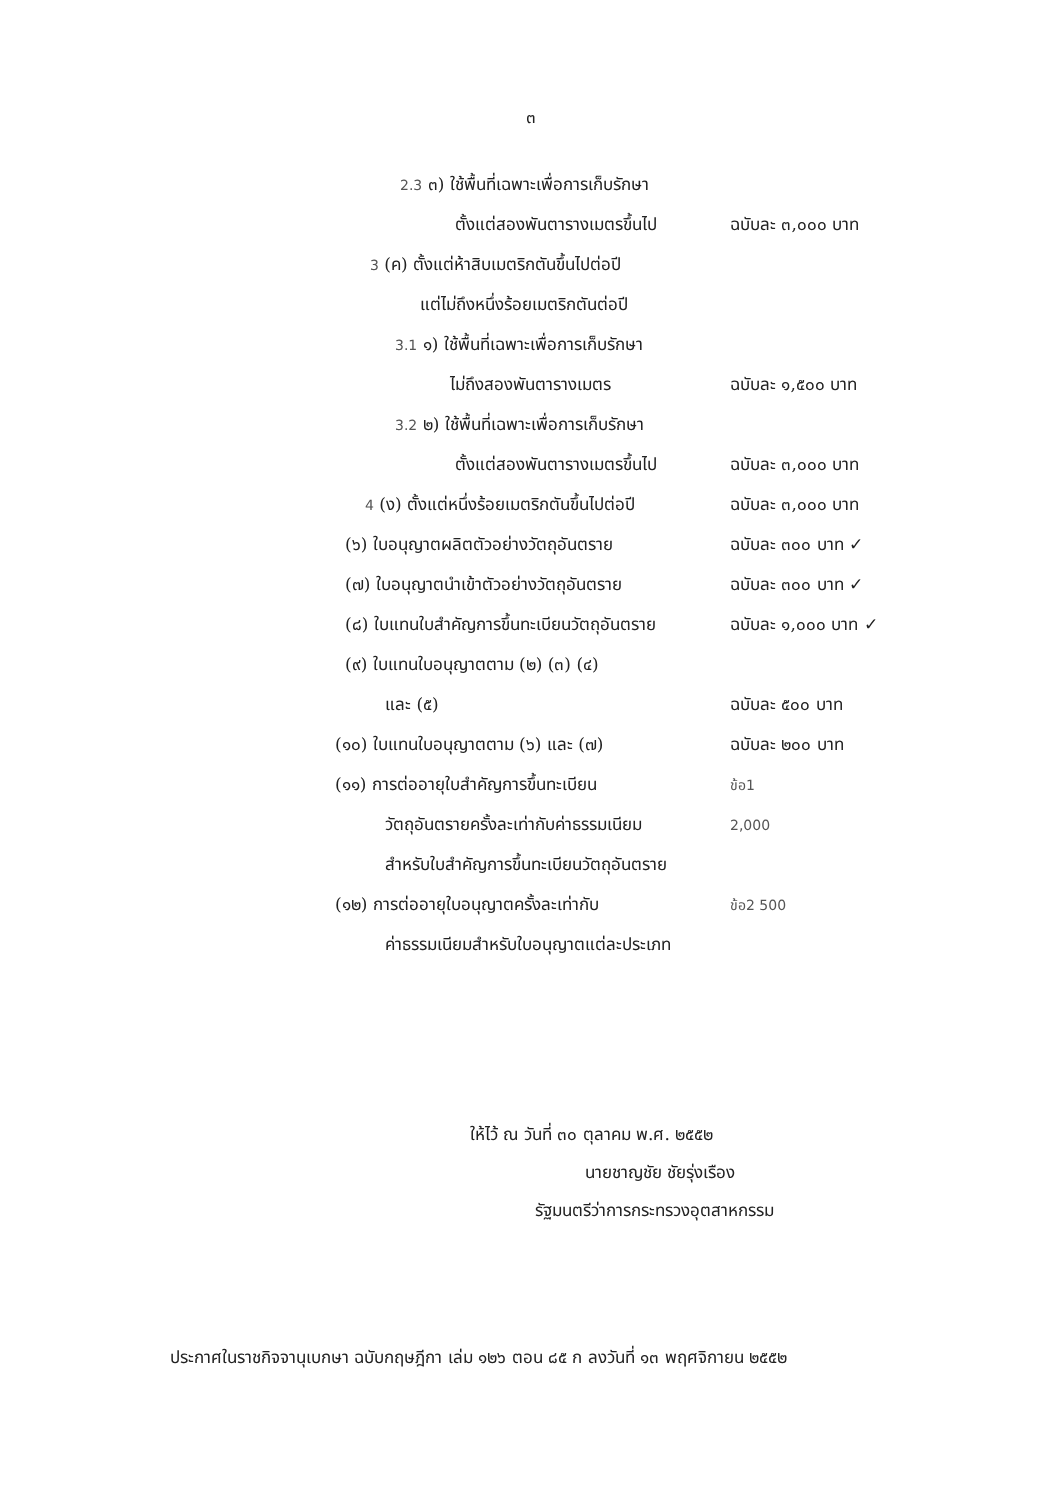๓
2.3 ๓) ใช้พื้นที่เฉพาะเพื่อการเก็บรักษา
ตั้งแต่สองพันตารางเมตรขึ้นไป ฉบับละ ๓,๐๐๐ บาท
3 (ค) ตั้งแต่ห้าสิบเมตริกตันขึ้นไปต่อปี
แต่ไม่ถึงหนึ่งร้อยเมตริกตันต่อปี
3.1 ๑) ใช้พื้นที่เฉพาะเพื่อการเก็บรักษา
ไม่ถึงสองพันตารางเมตร ฉบับละ ๑,๕๐๐ บาท
3.2 ๒) ใช้พื้นที่เฉพาะเพื่อการเก็บรักษา
ตั้งแต่สองพันตารางเมตรขึ้นไป ฉบับละ ๓,๐๐๐ บาท
4 (ง) ตั้งแต่หนึ่งร้อยเมตริกตันขึ้นไปต่อปี ฉบับละ ๓,๐๐๐ บาท
(๖) ใบอนุญาตผลิตตัวอย่างวัตถุอันตราย ฉบับละ ๓๐๐ บาท ✓
(๗) ใบอนุญาตนำเข้าตัวอย่างวัตถุอันตราย ฉบับละ ๓๐๐ บาท ✓
(๘) ใบแทนใบสำคัญการขึ้นทะเบียนวัตถุอันตราย
ฉบับละ ๑,๐๐๐ บาท ✓
(๙) ใบแทนใบอนุญาตตาม (๒) (๓) (๔)
และ (๕) ฉบับละ ๕๐๐ บาท
(๑๐) ใบแทนใบอนุญาตตาม (๖) และ (๗) ฉบับละ ๒๐๐ บาท
(๑๑) การต่ออายุใบสำคัญการขึ้นทะเบียน
ข้อ1
วัตถุอันตรายครั้งละเท่ากับค่าธรรมเนียม
2,000
สำหรับใบสำคัญการขึ้นทะเบียนวัตถุอันตราย
(๑๒) การต่ออายุใบอนุญาตครั้งละเท่ากับ
ข้อ2 500
ค่าธรรมเนียมสำหรับใบอนุญาตแต่ละประเภท
ให้ไว้ ณ วันที่ ๓๐ ตุลาคม พ.ศ. ๒๕๕๒
นายชาญชัย ชัยรุ่งเรือง
รัฐมนตรีว่าการกระทรวงอุตสาหกรรม
ประกาศในราชกิจจานุเบกษา ฉบับกฤษฎีกา เล่ม ๑๒๖ ตอน ๘๕ ก ลงวันที่ ๑๓ พฤศจิกายน ๒๕๕๒